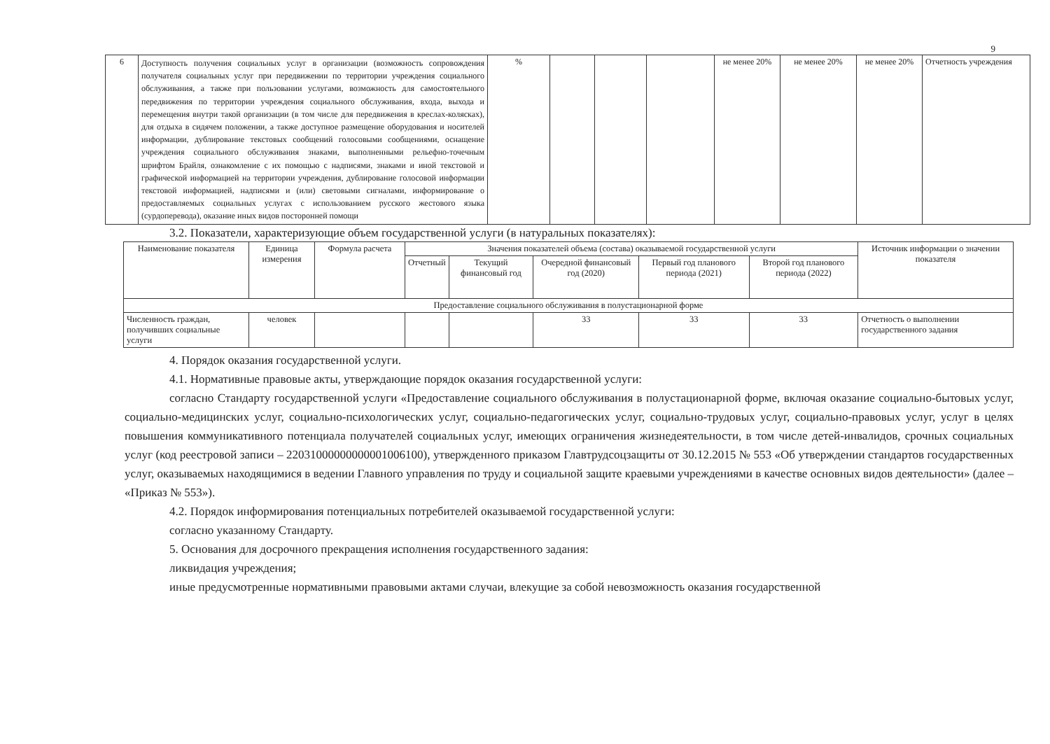9
| 6 | Доступность получения социальных услуг в организации (возможность сопровождения получателя социальных услуг при передвижении по территории учреждения социального обслуживания, а также при пользовании услугами, возможность для самостоятельного передвижения по территории учреждения социального обслуживания, входа, выхода и перемещения внутри такой организации (в том числе для передвижения в креслах-колясках), для отдыха в сидячем положении, а также доступное размещение оборудования и носителей информации, дублирование текстовых сообщений голосовыми сообщениями, оснащение учреждения социального обслуживания знаками, выполненными рельефно-точечным шрифтом Брайля, ознакомление с их помощью с надписями, знаками и иной текстовой и графической информацией на территории учреждения, дублирование голосовой информации текстовой информацией, надписями и (или) световыми сигналами, информирование о предоставляемых социальных услугах с использованием русского жестового языка (сурдоперевода), оказание иных видов посторонней помощи | % | | | | не менее 20% | не менее 20% | не менее 20% | Отчетность учреждения |
3.2. Показатели, характеризующие объем государственной услуги (в натуральных показателях):
| Наименование показателя | Единица измерения | Формула расчета | Значения показателей объема (состава) оказываемой государственной услуги | | | | | Источник информации о значении показателя |
| --- | --- | --- | --- | --- | --- | --- | --- | --- |
| | | | Отчетный | Текущий финансовый год | Очередной финансовый год (2020) | Первый год планового периода (2021) | Второй год планового периода (2022) | |
| Предоставление социального обслуживания в полустационарной форме | | | | | | | | |
| Численность граждан, получивших социальные услуги | человек | | | | 33 | 33 | 33 | Отчетность о выполнении государственного задания |
4. Порядок оказания государственной услуги.
4.1. Нормативные правовые акты, утверждающие порядок оказания государственной услуги:
согласно Стандарту государственной услуги «Предоставление социального обслуживания в полустационарной форме, включая оказание социально-бытовых услуг, социально-медицинских услуг, социально-психологических услуг, социально-педагогических услуг, социально-трудовых услуг, социально-правовых услуг, услуг в целях повышения коммуникативного потенциала получателей социальных услуг, имеющих ограничения жизнедеятельности, в том числе детей-инвалидов, срочных социальных услуг (код реестровой записи – 22031000000000001006100), утвержденного приказом Главтрудсоцзащиты от 30.12.2015 № 553 «Об утверждении стандартов государственных услуг, оказываемых находящимися в ведении Главного управления по труду и социальной защите краевыми учреждениями в качестве основных видов деятельности» (далее – «Приказ № 553»).
4.2. Порядок информирования потенциальных потребителей оказываемой государственной услуги:
согласно указанному Стандарту.
5. Основания для досрочного прекращения исполнения государственного задания:
ликвидация учреждения;
иные предусмотренные нормативными правовыми актами случаи, влекущие за собой невозможность оказания государственной